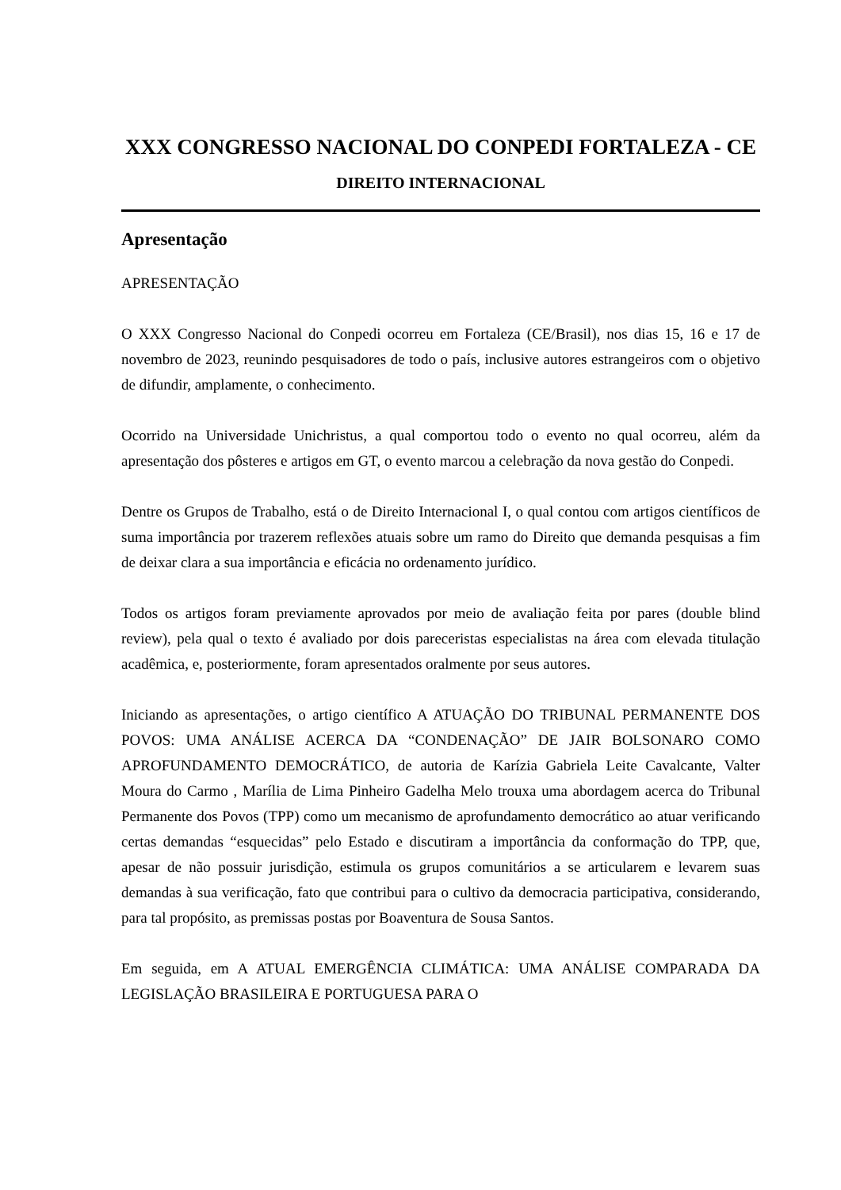XXX CONGRESSO NACIONAL DO CONPEDI FORTALEZA - CE
DIREITO INTERNACIONAL
Apresentação
APRESENTAÇÃO
O XXX Congresso Nacional do Conpedi ocorreu em Fortaleza (CE/Brasil), nos dias 15, 16 e 17 de novembro de 2023, reunindo pesquisadores de todo o país, inclusive autores estrangeiros com o objetivo de difundir, amplamente, o conhecimento.
Ocorrido na Universidade Unichristus, a qual comportou todo o evento no qual ocorreu, além da apresentação dos pôsteres e artigos em GT, o evento marcou a celebração da nova gestão do Conpedi.
Dentre os Grupos de Trabalho, está o de Direito Internacional I, o qual contou com artigos científicos de suma importância por trazerem reflexões atuais sobre um ramo do Direito que demanda pesquisas a fim de deixar clara a sua importância e eficácia no ordenamento jurídico.
Todos os artigos foram previamente aprovados por meio de avaliação feita por pares (double blind review), pela qual o texto é avaliado por dois pareceristas especialistas na área com elevada titulação acadêmica, e, posteriormente, foram apresentados oralmente por seus autores.
Iniciando as apresentações, o artigo científico A ATUAÇÃO DO TRIBUNAL PERMANENTE DOS POVOS: UMA ANÁLISE ACERCA DA “CONDENAÇÃO” DE JAIR BOLSONARO COMO APROFUNDAMENTO DEMOCRÁTICO, de autoria de Karízia Gabriela Leite Cavalcante, Valter Moura do Carmo , Marília de Lima Pinheiro Gadelha Melo trouxa uma abordagem acerca do Tribunal Permanente dos Povos (TPP) como um mecanismo de aprofundamento democrático ao atuar verificando certas demandas “esquecidas” pelo Estado e discutiram a importância da conformação do TPP, que, apesar de não possuir jurisdição, estimula os grupos comunitários a se articularem e levarem suas demandas à sua verificação, fato que contribui para o cultivo da democracia participativa, considerando, para tal propósito, as premissas postas por Boaventura de Sousa Santos.
Em seguida, em A ATUAL EMERGÊNCIA CLIMÁTICA: UMA ANÁLISE COMPARADA DA LEGISLAÇÃO BRASILEIRA E PORTUGUESA PARA O